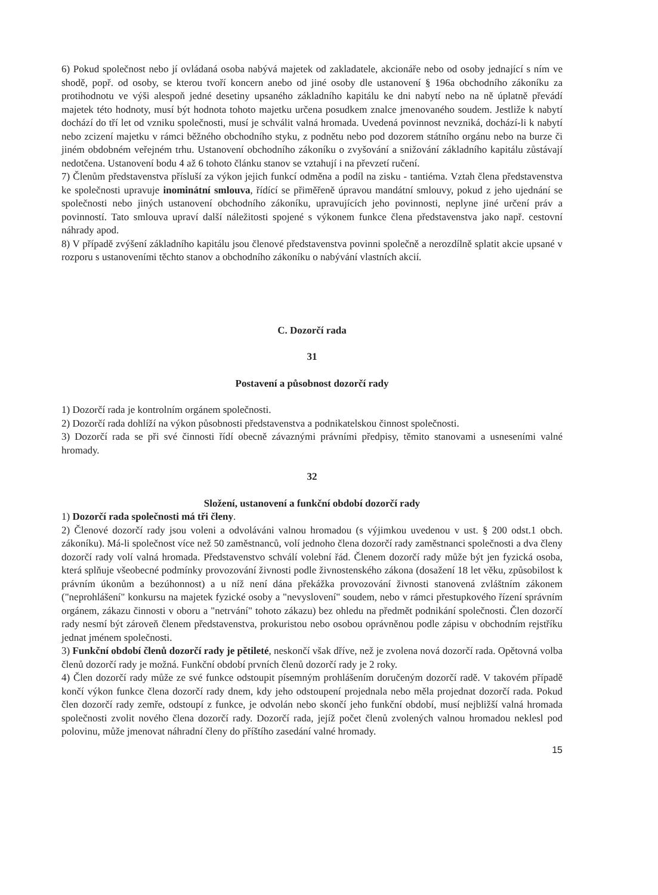6) Pokud společnost nebo jí ovládaná osoba nabývá majetek od zakladatele, akcionáře nebo od osoby jednající s ním ve shodě, popř. od osoby, se kterou tvoří koncern anebo od jiné osoby dle ustanovení § 196a obchodního zákoníku za protihodnotu ve výši alespoň jedné desetiny upsaného základního kapitálu ke dni nabytí nebo na ně úplatně převádí majetek této hodnoty, musí být hodnota tohoto majetku určena posudkem znalce jmenovaného soudem. Jestliže k nabytí dochází do tří let od vzniku společnosti, musí je schválit valná hromada. Uvedená povinnost nevzniká, dochází-li k nabytí nebo zcizení majetku v rámci běžného obchodního styku, z podnětu nebo pod dozorem státního orgánu nebo na burze či jiném obdobném veřejném trhu. Ustanovení obchodního zákoníku o zvyšování a snižování základního kapitálu zůstávají nedotčena. Ustanovení bodu 4 až 6 tohoto článku stanov se vztahují i na převzetí ručení.
7) Členům představenstva přísluší za výkon jejich funkcí odměna a podíl na zisku - tantiéma. Vztah člena představenstva ke společnosti upravuje inominátní smlouva, řídící se přiměřeně úpravou mandátní smlouvy, pokud z jeho ujednání se společnosti nebo jiných ustanovení obchodního zákoníku, upravujících jeho povinnosti, neplyne jiné určení práv a povinností. Tato smlouva upraví další náležitosti spojené s výkonem funkce člena představenstva jako např. cestovní náhrady apod.
8) V případě zvýšení základního kapitálu jsou členové představenstva povinni společně a nerozdílně splatit akcie upsané v rozporu s ustanoveními těchto stanov a obchodního zákoníku o nabývání vlastních akcií.
C. Dozorčí rada
31
Postavení a působnost dozorčí rady
1) Dozorčí rada je kontrolním orgánem společnosti.
2) Dozorčí rada dohlíží na výkon působnosti představenstva a podnikatelskou činnost společnosti.
3) Dozorčí rada se při své činnosti řídí obecně závaznými právními předpisy, těmito stanovami a usneseními valné hromady.
32
Složení, ustanovení a funkční období dozorčí rady
1) Dozorčí rada společnosti má tři členy.
2) Členové dozorčí rady jsou voleni a odvoláváni valnou hromadou (s výjimkou uvedenou v ust. § 200 odst.1 obch. zákoníku). Má-li společnost více než 50 zaměstnanců, volí jednoho člena dozorčí rady zaměstnanci společnosti a dva členy dozorčí rady volí valná hromada. Představenstvo schválí volební řád. Členem dozorčí rady může být jen fyzická osoba, která splňuje všeobecné podmínky provozování živnosti podle živnostenského zákona (dosažení 18 let věku, způsobilost k právním úkonům a bezúhonnost) a u níž není dána překážka provozování živnosti stanovená zvláštním zákonem ("neprohlášení" konkursu na majetek fyzické osoby a "nevyslovení" soudem, nebo v rámci přestupkového řízení správním orgánem, zákazu činnosti v oboru a "netrvání" tohoto zákazu) bez ohledu na předmět podnikání společnosti. Člen dozorčí rady nesmí být zároveň členem představenstva, prokuristou nebo osobou oprávněnou podle zápisu v obchodním rejstříku jednat jménem společnosti.
3) Funkční období členů dozorčí rady je pětileté, neskončí však dříve, než je zvolena nová dozorčí rada. Opětovná volba členů dozorčí rady je možná. Funkční období prvních členů dozorčí rady je 2 roky.
4) Člen dozorčí rady může ze své funkce odstoupit písemným prohlášením doručeným dozorčí radě. V takovém případě končí výkon funkce člena dozorčí rady dnem, kdy jeho odstoupení projednala nebo měla projednat dozorčí rada. Pokud člen dozorčí rady zemře, odstoupí z funkce, je odvolán nebo skončí jeho funkční období, musí nejbližší valná hromada společnosti zvolit nového člena dozorčí rady. Dozorčí rada, jejíž počet členů zvolených valnou hromadou neklesl pod polovinu, může jmenovat náhradní členy do příštího zasedání valné hromady.
15